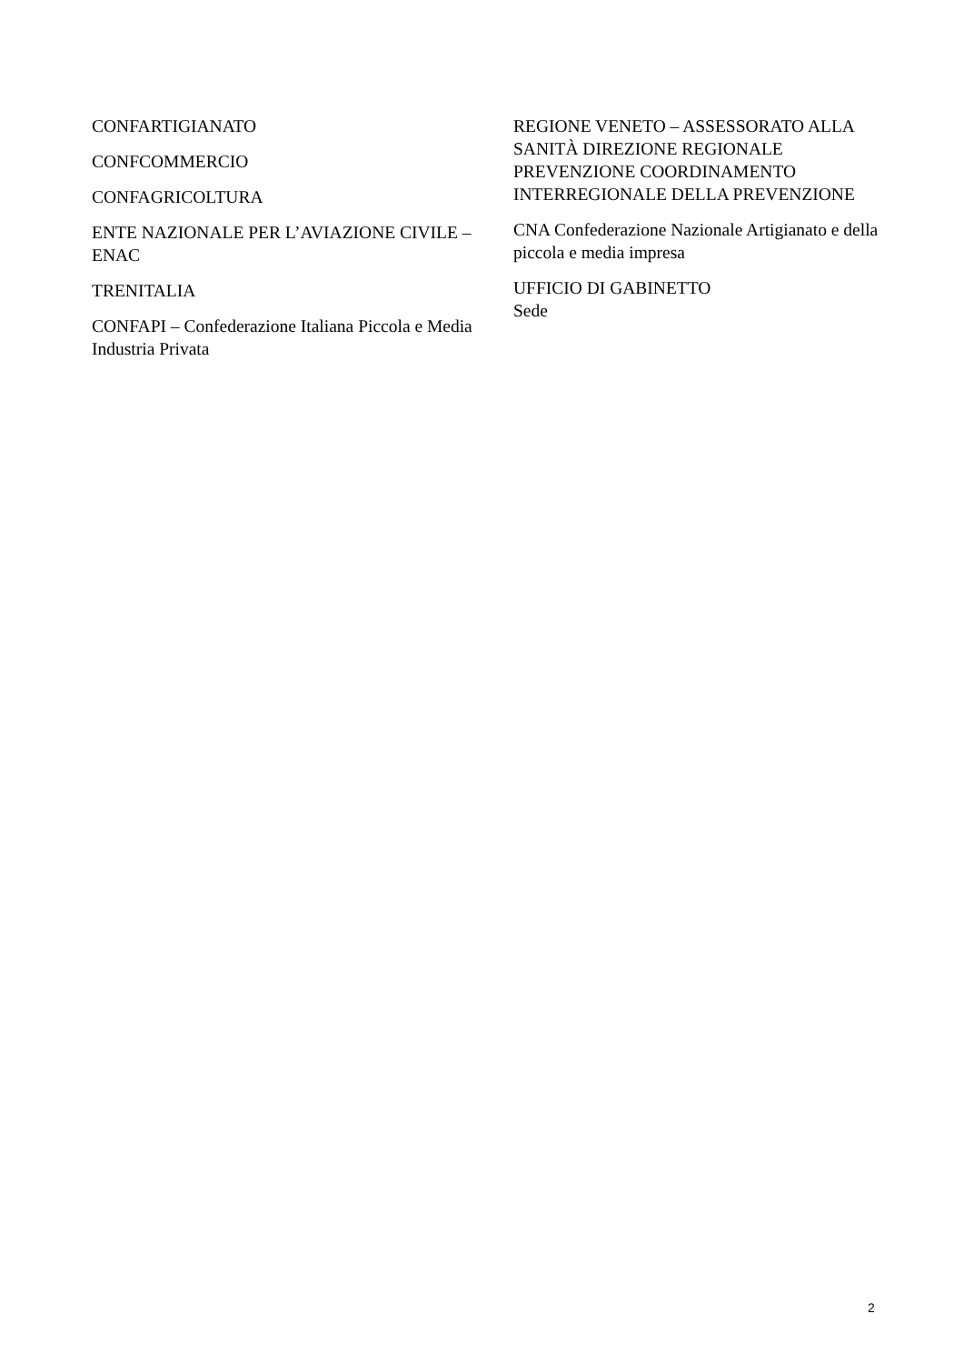CONFARTIGIANATO
CONFCOMMERCIO
CONFAGRICOLTURA
ENTE NAZIONALE PER L’AVIAZIONE CIVILE – ENAC
TRENITALIA
CONFAPI – Confederazione Italiana Piccola e Media Industria Privata
REGIONE VENETO – ASSESSORATO ALLA SANITÀ DIREZIONE REGIONALE PREVENZIONE COORDINAMENTO INTERREGIONALE DELLA PREVENZIONE
CNA Confederazione Nazionale Artigianato e della piccola e media impresa
UFFICIO DI GABINETTO
Sede
2